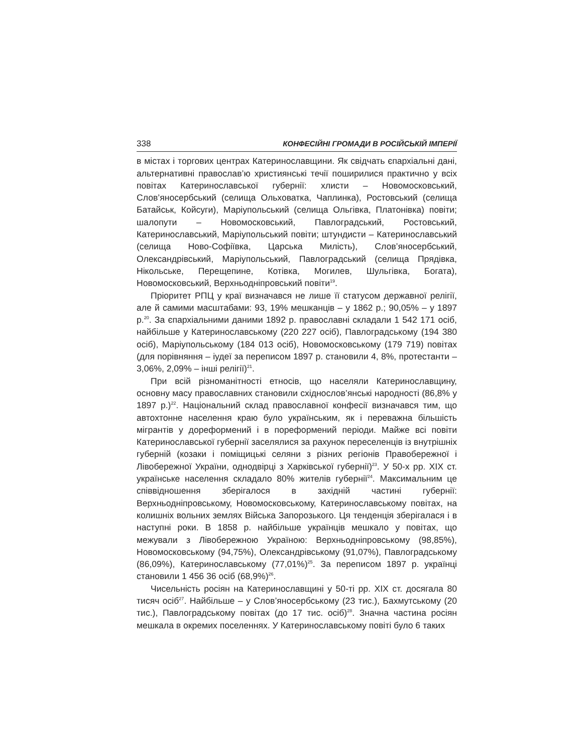338 КОНФЕСІЙНІ ГРОМАДИ В РОСІЙСЬКІЙ ІМПЕРІЇ
в містах і торгових центрах Катеринославщини. Як свідчать єпархіальні дані, альтернативні православ’ю християнські течії поширилися практично у всіх повітах Катеринославської губернії: хлисти – Новомосковський, Слов’яносербський (селища Ольховатка, Чаплинка), Ростовський (селища Батайськ, Койсуги), Маріупольський (селища Ольгівка, Платонівка) повіти; шалопути – Новомосковський, Павлоградський, Ростовський, Катеринославський, Маріупольський повіти; штундисти – Катеринославський (селища Ново-Софіївка, Царська Милість), Слов’яносербський, Олександрівський, Маріупольський, Павлоградський (селища Прядівка, Нікольське, Перещепине, Котівка, Могилев, Шульгівка, Богата), Новомосковський, Верхньодніпровський повіти<sup>19</sup>.
Пріоритет РПЦ у краї визначався не лише її статусом державної релігії, але й самими масштабами: 93, 19% мешканців – у 1862 р.; 90,05% – у 1897 р.<sup>20</sup>. За єпархіальними даними 1892 р. православні складали 1 542 171 осіб, найбільше у Катеринославському (220 227 осіб), Павлоградському (194 380 осіб), Маріупольському (184 013 осіб), Новомосковському (179 719) повітах (для порівняння – іудеї за переписом 1897 р. становили 4, 8%, протестанти – 3,06%, 2,09% – інші релігії)<sup>21</sup>.
При всій різноманітності етносів, що населяли Катеринославщину, основну масу православних становили східнослов’янські народності (86,8% у 1897 р.)<sup>22</sup>. Національний склад православної конфесії визначався тим, що автохтонне населення краю було українським, як і переважна більшість мігрантів у дореформений і в пореформений періоди. Майже всі повіти Катеринославської губернії заселялися за рахунок переселенців із внутрішніх губерній (козаки і поміщицькі селяни з різних регіонів Правобережної і Лівобережної України, однодвірці з Харківської губернії)<sup>23</sup>. У 50-х рр. ХІХ ст. українське населення складало 80% жителів губернії<sup>24</sup>. Максимальним це співвідношення зберігалося в західній частині губернії: Верхньодніпровському, Новомосковському, Катеринославському повітах, на колишніх вольних землях Війська Запорозького. Ця тенденція зберігалася і в наступні роки. В 1858 р. найбільше українців мешкало у повітах, що межували з Лівобережною Україною: Верхньодніпровському (98,85%), Новомосковському (94,75%), Олександрівському (91,07%), Павлоградському (86,09%), Катеринославському (77,01%)<sup>25</sup>. За переписом 1897 р. українці становили 1 456 36 осіб (68,9%)<sup>26</sup>.
Чисельність росіян на Катеринославщині у 50-ті рр. ХІХ ст. досягала 80 тисяч осіб<sup>27</sup>. Найбільше – у Слов’яносербському (23 тис.), Бахмутському (20 тис.), Павлоградському повітах (до 17 тис. осіб)<sup>28</sup>. Значна частина росіян мешкала в окремих поселеннях. У Катеринославському повіті було 6 таких